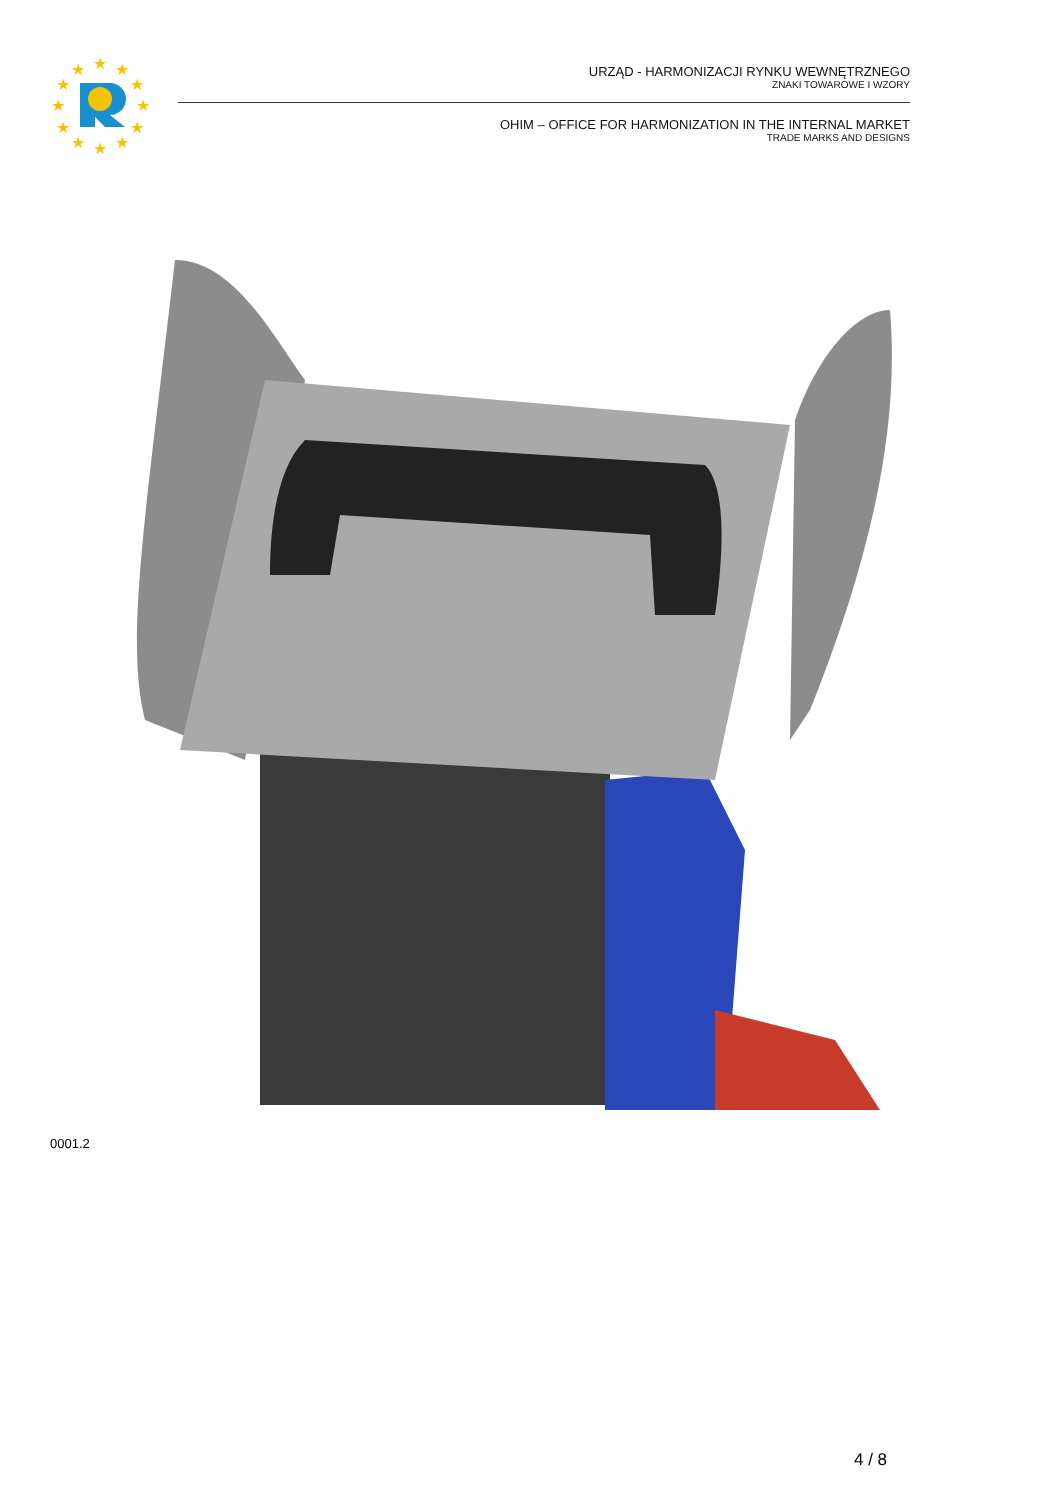★
★
★
★
★
★
★
★
★
★
★
★
URZĄD - HARMONIZACJI RYNKU WEWNĘTRZNEGO
ZNAKI TOWAROWE I WZORY
OHIM – OFFICE FOR HARMONIZATION IN THE INTERNAL MARKET
TRADE MARKS AND DESIGNS
0001.2
4 / 8